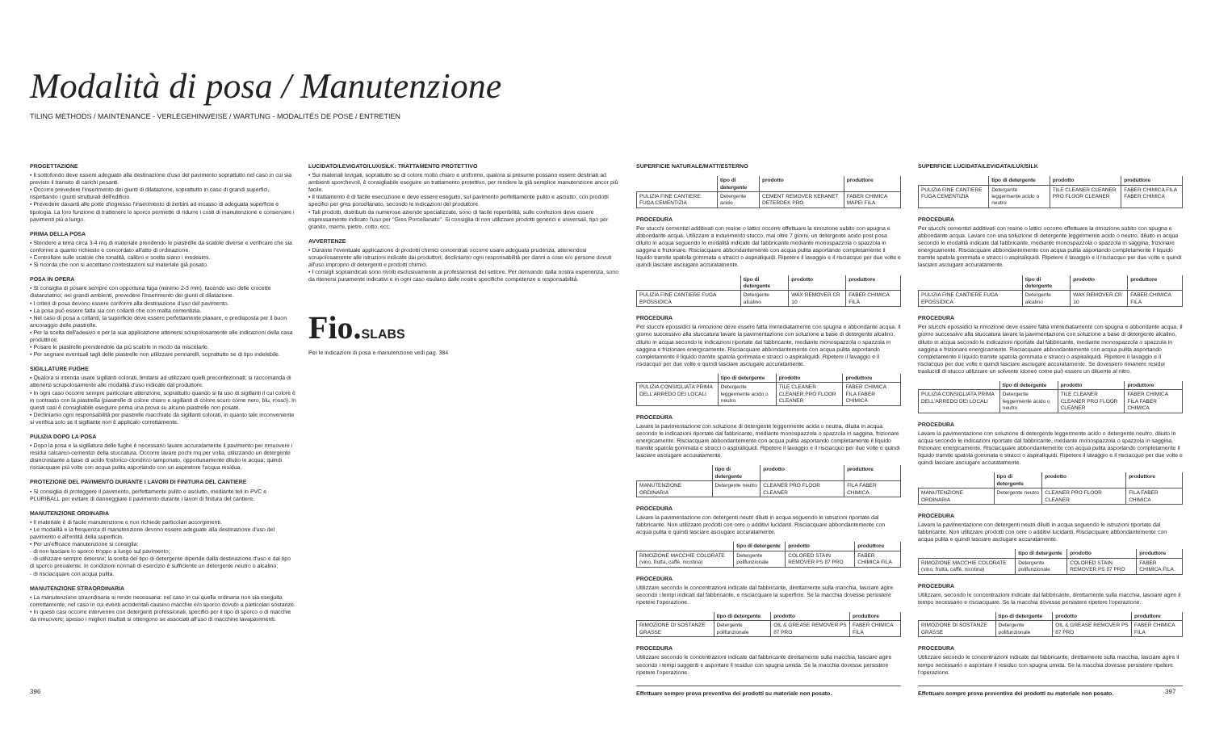Modalità di posa / Manutenzione
TILING METHODS / MAINTENANCE - VERLEGEHINWEISE / WARTUNG - MODALITÉS DE POSE / ENTRETIEN
PROGETTAZIONE
• Il sottofondo deve essere adeguato alla destinazione d'uso del pavimento soprattutto nel caso in cui sia previsto il transito di carichi pesanti.
• Occorre prevedere l'inserimento dei giunti di dilatazione, soprattutto in caso di grandi superfici, rispettando i giunti strutturali dell'edificio.
• Prevedere davanti alle porte d'ingresso l'inserimento di zerbini ad incasso di adeguata superficie e tipologia. La loro funzione di trattenere lo sporco permette di ridurre i costi di manutenzione e conservare i pavimenti più a lungo.
PRIMA DELLA POSA
• Stendere a terra circa 3-4 mq di materiale prendendo le piastrelle da scatole diverse e verificare che sia conforme a quanto richiesto e concordato all'atto di ordinazione.
• Controllare sulle scatole che tonalità, calibro e scelta siano i medesimi.
• Si ricorda che non si accettano contestazioni sul materiale già posato.
POSA IN OPERA
• Si consiglia di posare sempre con opportuna fuga (minimo 2-3 mm), facendo uso delle crocette distanziatrici; nei grandi ambienti, prevedere l'inserimento dei giunti di dilatazione.
• I criteri di posa devono essere conformi alla destinazione d'uso del pavimento.
• La posa può essere fatta sia con collanti che con malta cementizia.
• Nel caso di posa a collanti, la superficie deve essere perfettamente planare, e predisposta per il buon ancoraggio delle piastrelle.
• Per la scelta dell'adesivo e per la sua applicazione attenersi scrupolosamente alle indicazioni della casa produttrice.
• Posare le piastrelle prendendole da più scatole in modo da miscelarle.
• Per segnare eventuali tagli delle piastrelle non utilizzare pennarelli, soprattutto se di tipo indelebile.
SIGILLATURE FUGHE
• Qualora si intenda usare sigillanti colorati, limitarsi ad utilizzare quelli preconfezionati; si raccomanda di attenersi scrupolosamente alle modalità d'uso indicate dal produttore.
• In ogni caso occorre sempre particolare attenzione, soprattutto quando si fa uso di sigillanti il cui colore è in contrasto con la piastrella (piastrelle di colore chiaro e sigillanti di colore scuro come nero, blu, rosso). In questi casi è consigliabile eseguire prima una prova su alcune piastrelle non posate.
• Decliniamo ogni responsabilità per piastrelle macchiate da sigillanti colorati, in quanto tale inconveniente si verifica solo se il sigillante non è applicato correttamente.
PULIZIA DOPO LA POSA
• Dopo la posa e la sigillatura delle fughe è necessario lavare accuratamente il pavimento per rimuovere i residui calcareo-cementizi della stuccatura. Occorre lavare pochi mq per volta, utilizzando un detergente disincrostante a base di acido fosforico-cloridrico tamponato, opportunamente diluito in acqua; quindi risciacquare più volte con acqua pulita asportando con un aspiratore l'acqua residua.
PROTEZIONE DEL PAVIMENTO DURANTE I LAVORI DI FINITURA DEL CANTIERE
• Si consiglia di proteggere il pavimento, perfettamente pulito e asciutto, mediante teli in PVC e PLURIBALL per evitare di danneggiare il pavimento durante i lavori di finitura del cantiere.
MANUTENZIONE ORDINARIA
• Il materiale è di facile manutenzione e non richiede particolari accorgimenti.
• Le modalità e la frequenza di manutenzione devono essere adeguate alla destinazione d'uso del pavimento e all'entità della superficie.
• Per un'efficace manutenzione si consiglia:
- di non lasciare lo sporco troppo a lungo sul pavimento;
- di utilizzare sempre detersivi; la scelta del tipo di detergente dipende dalla destinazione d'uso e dal tipo di sporco prevalente. In condizioni normali di esercizio è sufficiente un detergente neutro o alcalino;
- di risciacquare con acqua pulita.
MANUTENZIONE STRAORDINARIA
• La manutenzione straordinaria si rende necessaria: nel caso in cui quella ordinaria non sia eseguita correttamente; nel caso in cui eventi accidentali causino macchie e/o sporco dovuto a particolari sostanze.
• In questi casi occorre intervenire con detergenti professionali, specifici per il tipo di sporco o di macchie da rimuovere; spesso i migliori risultati si ottengono se associati all'uso di macchine lavapavimenti.
LUCIDATO/LEVIGATO/LUX/SILK: TRATTAMENTO PROTETTIVO
• Sui materiali levigati, soprattutto se di colore molto chiaro e uniforme, qualora si presume possano essere destinati ad ambienti sporchevoli, è consigliabile eseguire un trattamento protettivo, per rendere la già semplice manutenzione ancor più facile.
• Il trattamento è di facile esecuzione e deve essere eseguito, sul pavimento perfettamente pulito e asciutto, con prodotti specifici per gres porcellanato, secondo le indicazioni del produttore.
• Tali prodotti, distribuiti da numerose aziende specializzate, sono di facile reperibilità; sulle confezioni deve essere espressamente indicato l'uso per "Gres Porcellanato". Si consiglia di non utilizzare prodotti generici e universali, tipo per granito, marmi, pietre, cotto, ecc.
AVVERTENZE
• Durante l'eventuale applicazione di prodotti chimici concentrati occorre usare adeguata prudenza, attenendosi scrupolosamente alle istruzioni indicate dai produttori; decliniamo ogni responsabilità per danni a cose e/o persone dovuti all'uso improprio di detergenti e prodotti chimici.
• I consigli sopraindicati sono rivolti esclusivamente ai professionisti del settore. Per derivando dalla nostra esperienza, sono da ritenersi puramente indicativi e in ogni caso esulano dalle nostre specifiche competenze e responsabilità.
Fio.SLABS
Per le indicazioni di posa e manutenzione vedi pag. 384
SUPERFICIE NATURALE/MATT/ESTERNO
| | tipo di detergente | prodotto | produttore |
| --- | --- | --- | --- |
| PULIZIA FINE CANTIERE FUGA CEMENTIZIA | Detergente acido | CEMENT REMOVER KERANET DETERDEK PRO | FABER CHIMICA MAPEI FILA |
PROCEDURA
Per stucchi cementizi additivati con resine o lattici occorre effettuare la rimozione subito con spugna e abbondante acqua. Utilizzare a indurimento stucco, mai oltre 7 giorni, un detergente acido post posa diluito in acqua seguendo le modalità indicate dal fabbricante mediante monospazzola o spazzola in saggina e frizionare. Risciacquare abbondantemente con acqua pulita asportando completamente il liquido tramite spatola gommata e stracci o aspiraliquidi. Ripetere il lavaggio e il risciacquo per due volte e quindi lasciare asciugare accuratamente.
| | tipo di detergente | prodotto | produttore |
| --- | --- | --- | --- |
| PULIZIA FINE CANTIERE FUGA EPOSSIDICA | Detergente alcalino | WAX REMOVER CR 10 | FABER CHIMICA FILA |
PROCEDURA
Per stucchi epossidici la rimozione deve essere fatta immediatamente con spugna e abbondante acqua. Il giorno successivo alla stuccatura lavare la pavimentazione con soluzione a base di detergente alcalino, diluito in acqua secondo le indicazioni riportate dal fabbricante, mediante monospazzola o spazzola in saggina e frizionare energicamente. Risciacquare abbondantemente con acqua pulita asportando completamente il liquido tramite spatola gommata e stracci o aspiraliquidi. Ripetere il lavaggio e il risciacquo per due volte e quindi lasciare asciugare accuratamente.
| | tipo di detergente | prodotto | produttore |
| --- | --- | --- | --- |
| PULIZIA CONSIGLIATA PRIMA DELL'ARREDO DEI LOCALI | Detergente leggermente acido o neutro | TILE CLEANER CLEANER PRO FLOOR CLEANER | FABER CHIMICA FILA FABER CHIMICA |
PROCEDURA
Lavare la pavimentazione con soluzione di detergente leggermente acida o neutra, diluita in acqua secondo le indicazioni riportate dal fabbricante, mediante monospazzola o spazzola in saggina, frizionare energicamente. Risciacquare abbondantemente con acqua pulita asportando completamente il liquido tramite spatola gommata e stracci o aspiraliquidi. Ripetere il lavaggio e il risciacquo per due volte e quindi lasciare asciugare accuratamente.
| | tipo di detergente | prodotto | produttore |
| --- | --- | --- | --- |
| MANUTENZIONE ORDINARIA | Detergente neutro | CLEANER PRO FLOOR CLEANER | FILA FABER CHIMICA |
PROCEDURA
Lavare la pavimentazione con detergenti neutri diluiti in acqua seguendo le istruzioni riportate dal fabbricante. Non utilizzare prodotti con cere o additivi lucidanti. Risciacquare abbondantemente con acqua pulita e quindi lasciare asciugare accuratamente.
| | tipo di detergente | prodotto | produttore |
| --- | --- | --- | --- |
| RIMOZIONE MACCHIE COLORATE (vino, frutta, caffè, nicotina) | Detergente polifunzionale | COLORED STAIN REMOVER PS 87 PRO | FABER CHIMICA FILA |
PROCEDURA
Utilizzare secondo le concentrazioni indicate dal fabbricante, direttamente sulla macchia, lasciare agire secondo i tempi indicati dal fabbricante, e risciacquare la superficie. Se la macchia dovesse persistere ripetere l'operazione.
| | tipo di detergente | prodotto | produttore |
| --- | --- | --- | --- |
| RIMOZIONE DI SOSTANZE GRASSE | Detergente polifunzionale | OIL & GREASE REMOVER PS 87 PRO | FABER CHIMICA FILA |
PROCEDURA
Utilizzare secondo le concentrazioni indicate dal fabbricante direttamente sulla macchia, lasciare agire secondo i tempi suggeriti e asportare il residuo con spugna umida. Se la macchia dovesse persistere ripetere l'operazione.
Effettuare sempre prova preventiva dei prodotti su materiale non posato.
SUPERFICIE LUCIDATA/LEVIGATA/LUX/SILK
| | tipo di detergente | prodotto | produttore |
| --- | --- | --- | --- |
| PULIZIA FINE CANTIERE FUGA CEMENTIZIA | Detergente leggermente acido o neutro | TILE CLEANER CLEANER PRO FLOOR CLEANER | FABER CHIMICA FILA FABER CHIMICA |
PROCEDURA
Per stucchi cementizi additivati con resine o lattici occorre effettuare la rimozione subito con spugna e abbondante acqua. Lavare con una soluzione di detergente leggermente acido o neutro, diluito in acqua secondo le modalità indicate dal fabbricante, mediante monospazzola o spazzola in saggina, frizionare energicamente. Risciacquare abbondantemente con acqua pulita asportando completamente il liquido tramite spatola gommata e stracci o aspiraliquidi. Ripetere il lavaggio e il risciacquo per due volte e quindi lasciare asciugare accuratamente.
| | tipo di detergente | prodotto | produttore |
| --- | --- | --- | --- |
| PULIZIA FINE CANTIERE FUGA EPOSSIDICA | Detergente alcalino | WAX REMOVER CR 10 | FABER CHIMICA FILA |
PROCEDURA
Per stucchi epossidici la rimozione deve essere fatta immediatamente con spugna e abbondante acqua. Il giorno successivo alla stuccatura lavare la pavimentazione con soluzione a base di detergente alcalino, diluito in acqua secondo le indicazioni riportate dal fabbricante, mediante monospazzola o spazzola in saggina e frizionare energicamente. Risciacquare abbondantemente con acqua pulita asportando completamente il liquido tramite spatola gommata e stracci o aspiraliquidi. Ripetere il lavaggio e il risciacquo per due volte e quindi lasciare asciugare accuratamente. Se dovessero rimanere residui traslucidi di stucco utilizzare un solvente idoneo come può essere un diluente al nitro.
| | tipo di detergente | prodotto | produttore |
| --- | --- | --- | --- |
| PULIZIA CONSIGLIATA PRIMA DELL'ARREDO DEI LOCALI | Detergente leggermente acido o neutro | TILE CLEANER CLEANER PRO FLOOR CLEANER | FABER CHIMICA FILA FABER CHIMICA |
PROCEDURA
Lavare la pavimentazione con soluzione di detergente leggermente acido o detergente neutro, diluito in acqua secondo le indicazioni riportate dal fabbricante, mediante monospazzola o spazzola in saggina, frizionare energicamente. Risciacquare abbondantemente con acqua pulita asportando completamente il liquido tramite spatola gommata e stracci o aspiraliquidi. Ripetere il lavaggio e il risciacquo per due volte e quindi lasciare asciugare accuratamente.
| | tipo di detergente | prodotto | produttore |
| --- | --- | --- | --- |
| MANUTENZIONE ORDINARIA | Detergente neutro | CLEANER PRO FLOOR CLEANER | FILA FABER CHIMICA |
PROCEDURA
Lavare la pavimentazione con detergenti neutri diluiti in acqua seguendo le istruzioni riportate dal fabbricante. Non utilizzare prodotti con cere o additivi lucidanti. Risciacquare abbondantemente con acqua pulita e quindi lasciare asciugare accuratamente.
| | tipo di detergente | prodotto | produttore |
| --- | --- | --- | --- |
| RIMOZIONE MACCHIE COLORATE (vino, frutta, caffè, nicotina) | Detergente polifunzionale | COLORED STAIN REMOVER PS 87 PRO | FABER CHIMICA FILA |
PROCEDURA
Utilizzare, secondo le concentrazioni indicate dal fabbricante, direttamente sulla macchia, lasciare agire il tempo necessario e risciacquare. Se la macchia dovesse persistere ripetere l'operazione.
| | tipo di detergente | prodotto | produttore |
| --- | --- | --- | --- |
| RIMOZIONE DI SOSTANZE GRASSE | Detergente polifunzionale | OIL & GREASE REMOVER PS 87 PRO | FABER CHIMICA FILA |
PROCEDURA
Utilizzare secondo le concentrazioni indicate dal fabbricante, direttamente sulla macchia, lasciare agire il tempo necessario e asportare il residuo con spugna umida. Se la macchia dovesse persistere ripetere l'operazione.
Effettuare sempre prova preventiva dei prodotti su materiale non posato.
396 397